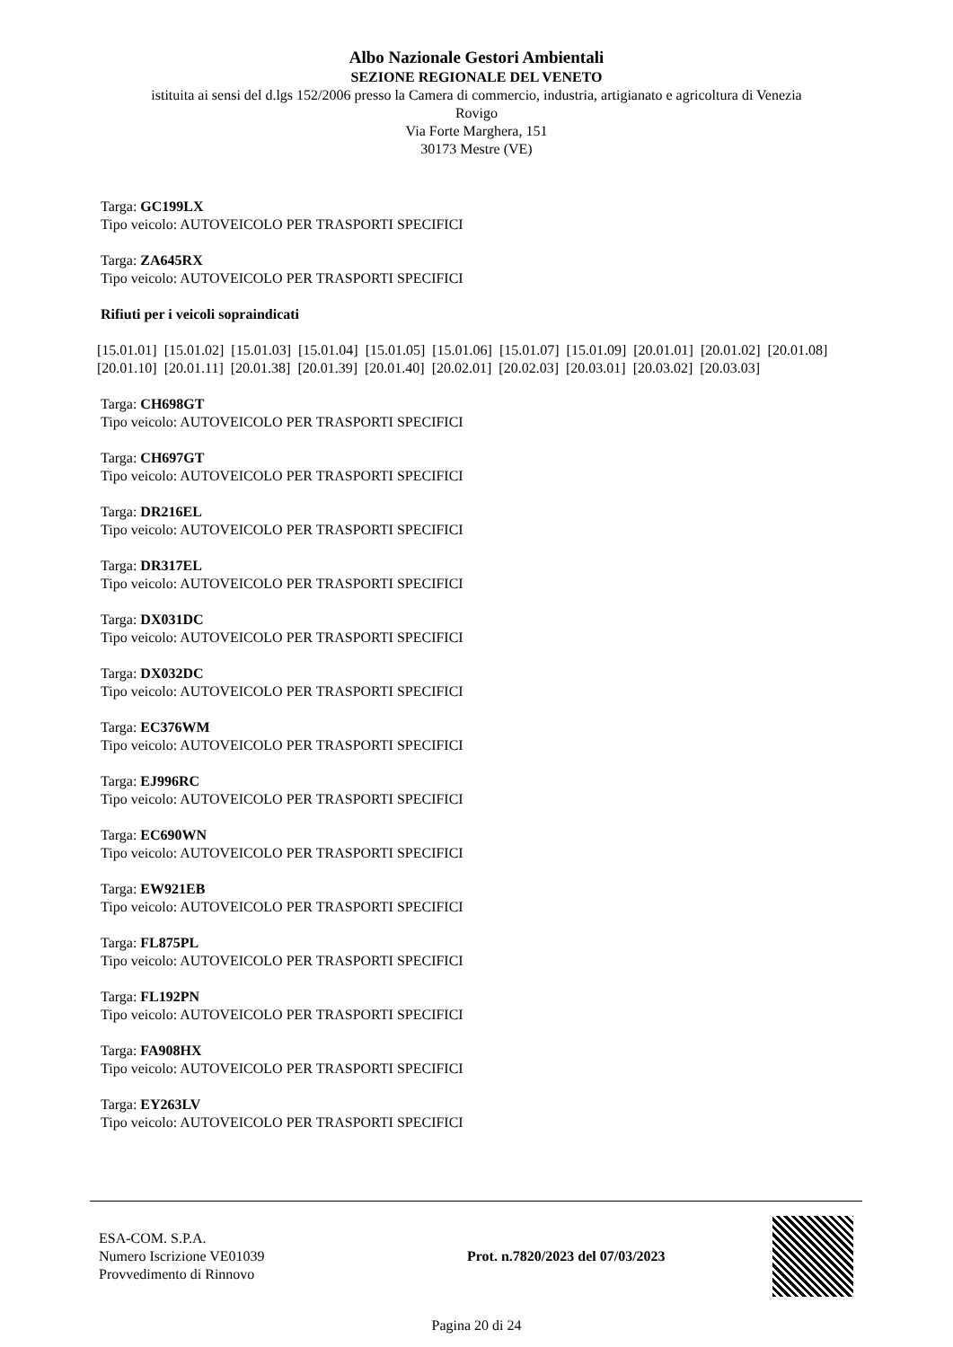Albo Nazionale Gestori Ambientali
SEZIONE REGIONALE DEL VENETO
istituita ai sensi del d.lgs 152/2006 presso la Camera di commercio, industria, artigianato e agricoltura di Venezia
Rovigo
Via Forte Marghera, 151
30173 Mestre (VE)
Targa: GC199LX
Tipo veicolo: AUTOVEICOLO PER TRASPORTI SPECIFICI
Targa: ZA645RX
Tipo veicolo: AUTOVEICOLO PER TRASPORTI SPECIFICI
Rifiuti per i veicoli sopraindicati
[15.01.01] [15.01.02] [15.01.03] [15.01.04] [15.01.05] [15.01.06] [15.01.07] [15.01.09] [20.01.01] [20.01.02] [20.01.08] [20.01.10] [20.01.11] [20.01.38] [20.01.39] [20.01.40] [20.02.01] [20.02.03] [20.03.01] [20.03.02] [20.03.03]
Targa: CH698GT
Tipo veicolo: AUTOVEICOLO PER TRASPORTI SPECIFICI
Targa: CH697GT
Tipo veicolo: AUTOVEICOLO PER TRASPORTI SPECIFICI
Targa: DR216EL
Tipo veicolo: AUTOVEICOLO PER TRASPORTI SPECIFICI
Targa: DR317EL
Tipo veicolo: AUTOVEICOLO PER TRASPORTI SPECIFICI
Targa: DX031DC
Tipo veicolo: AUTOVEICOLO PER TRASPORTI SPECIFICI
Targa: DX032DC
Tipo veicolo: AUTOVEICOLO PER TRASPORTI SPECIFICI
Targa: EC376WM
Tipo veicolo: AUTOVEICOLO PER TRASPORTI SPECIFICI
Targa: EJ996RC
Tipo veicolo: AUTOVEICOLO PER TRASPORTI SPECIFICI
Targa: EC690WN
Tipo veicolo: AUTOVEICOLO PER TRASPORTI SPECIFICI
Targa: EW921EB
Tipo veicolo: AUTOVEICOLO PER TRASPORTI SPECIFICI
Targa: FL875PL
Tipo veicolo: AUTOVEICOLO PER TRASPORTI SPECIFICI
Targa: FL192PN
Tipo veicolo: AUTOVEICOLO PER TRASPORTI SPECIFICI
Targa: FA908HX
Tipo veicolo: AUTOVEICOLO PER TRASPORTI SPECIFICI
Targa: EY263LV
Tipo veicolo: AUTOVEICOLO PER TRASPORTI SPECIFICI
ESA-COM. S.P.A.
Numero Iscrizione VE01039
Provvedimento di Rinnovo
Prot. n.7820/2023 del 07/03/2023
Pagina 20 di 24